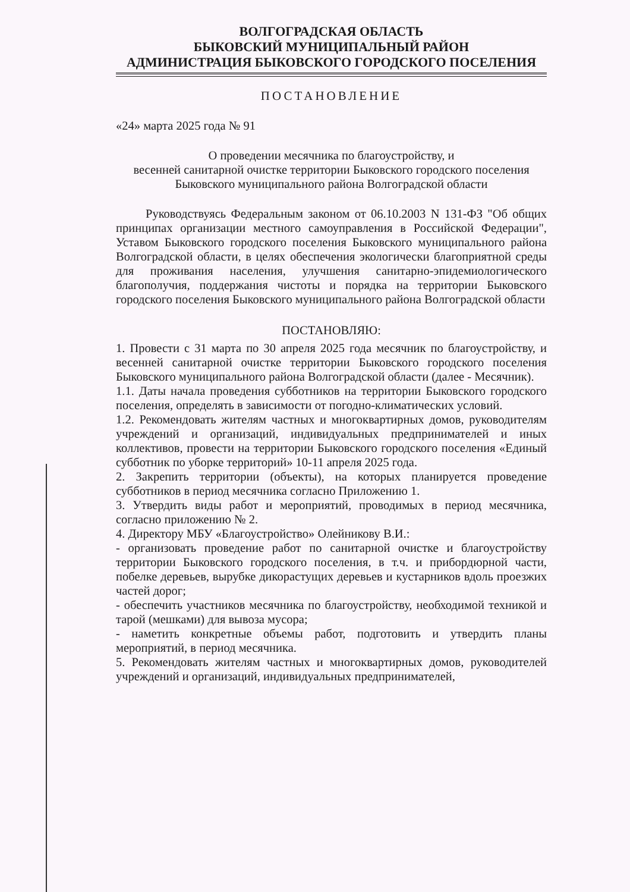ВОЛГОГРАДСКАЯ ОБЛАСТЬ
БЫКОВСКИЙ МУНИЦИПАЛЬНЫЙ РАЙОН
АДМИНИСТРАЦИЯ БЫКОВСКОГО ГОРОДСКОГО ПОСЕЛЕНИЯ
ПОСТАНОВЛЕНИЕ
«24» марта 2025 года № 91
О проведении месячника по благоустройству, и
весенней санитарной очистке территории Быковского городского поселения
Быковского муниципального района Волгоградской области
Руководствуясь Федеральным законом от 06.10.2003 N 131-ФЗ "Об общих принципах организации местного самоуправления в Российской Федерации", Уставом Быковского городского поселения Быковского муниципального района Волгоградской области, в целях обеспечения экологически благоприятной среды для проживания населения, улучшения санитарно-эпидемиологического благополучия, поддержания чистоты и порядка на территории Быковского городского поселения Быковского муниципального района Волгоградской области
ПОСТАНОВЛЯЮ:
1. Провести с 31 марта по 30 апреля 2025 года месячник по благоустройству, и весенней санитарной очистке территории Быковского городского поселения Быковского муниципального района Волгоградской области (далее - Месячник).
1.1. Даты начала проведения субботников на территории Быковского городского поселения, определять в зависимости от погодно-климатических условий.
1.2. Рекомендовать жителям частных и многоквартирных домов, руководителям учреждений и организаций, индивидуальных предпринимателей и иных коллективов, провести на территории Быковского городского поселения «Единый субботник по уборке территорий» 10-11 апреля 2025 года.
2. Закрепить территории (объекты), на которых планируется проведение субботников в период месячника согласно Приложению 1.
3. Утвердить виды работ и мероприятий, проводимых в период месячника, согласно приложению № 2.
4. Директору МБУ «Благоустройство» Олейникову В.И.:
- организовать проведение работ по санитарной очистке и благоустройству территории Быковского городского поселения, в т.ч. и прибордюрной части, побелке деревьев, вырубке дикорастущих деревьев и кустарников вдоль проезжих частей дорог;
- обеспечить участников месячника по благоустройству, необходимой техникой и тарой (мешками) для вывоза мусора;
- наметить конкретные объемы работ, подготовить и утвердить планы мероприятий, в период месячника.
5. Рекомендовать жителям частных и многоквартирных домов, руководителей учреждений и организаций, индивидуальных предпринимателей,